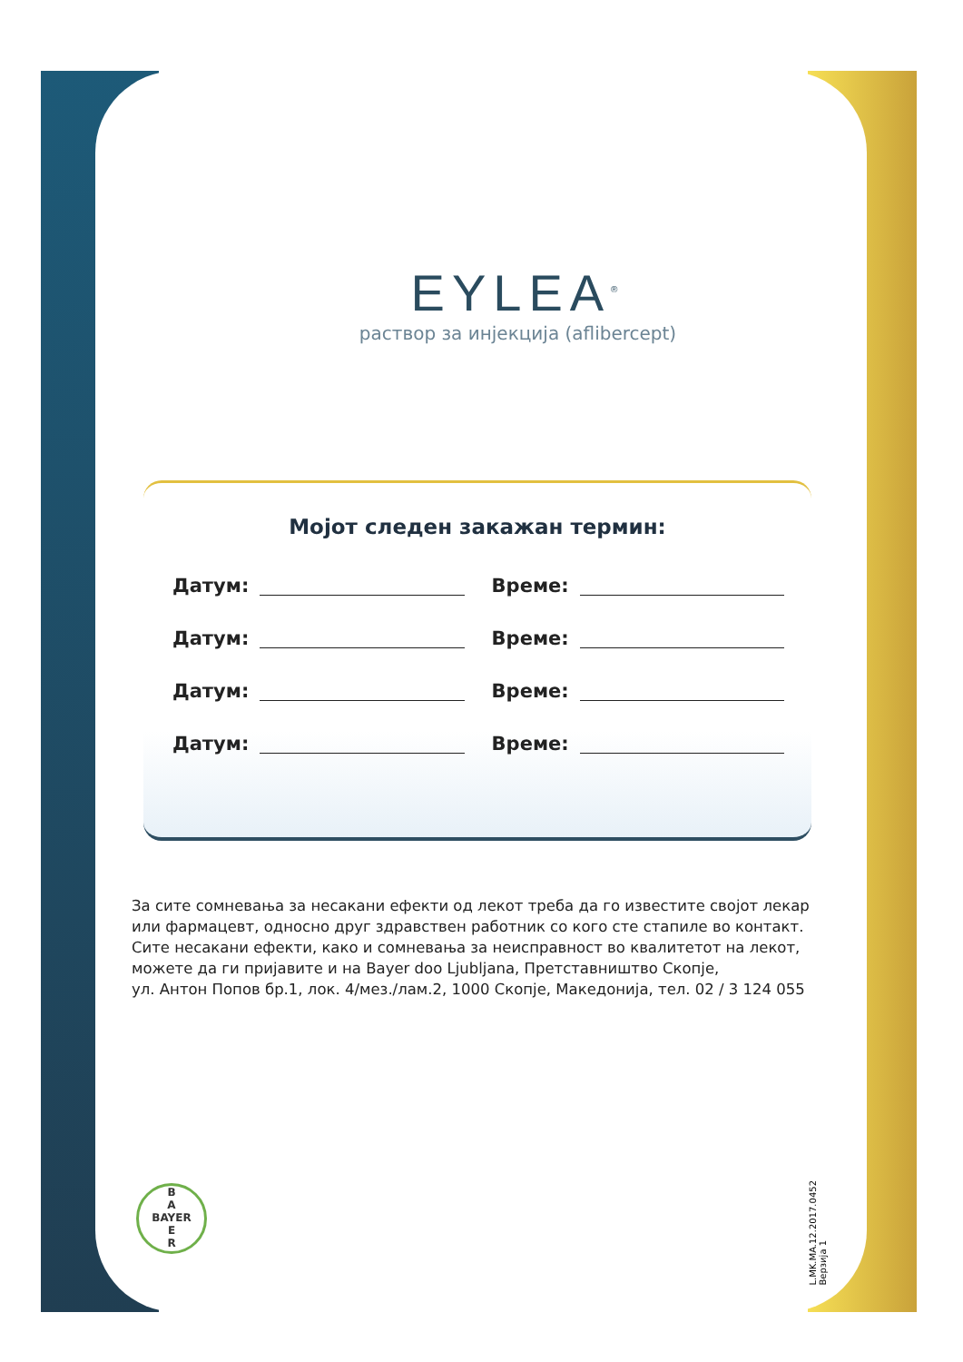EYLEA<sup>®</sup>
раствор за инјекција (aflibercept)
Мојот следен закажан термин:
Датум: Време:
Датум: Време:
Датум: Време:
Датум: Време:
За сите сомневања за несакани ефекти од лекот треба да го известите својот лекар или фармацевт, односно друг здравствен работник со кого сте стапиле во контакт.
Сите несакани ефекти, како и сомневања за неисправност во квалитетот на лекот, можете да ги пријавите и на Bayer doo Ljubljana, Претставништво Скопје,
ул. Антон Попов бр.1, лок. 4/мез./лам.2, 1000 Скопје, Македонија, тел. 02 / 3 124 055
B
A
BAYER
E
R
L.MK.MA.12.2017.0452
Верзија 1